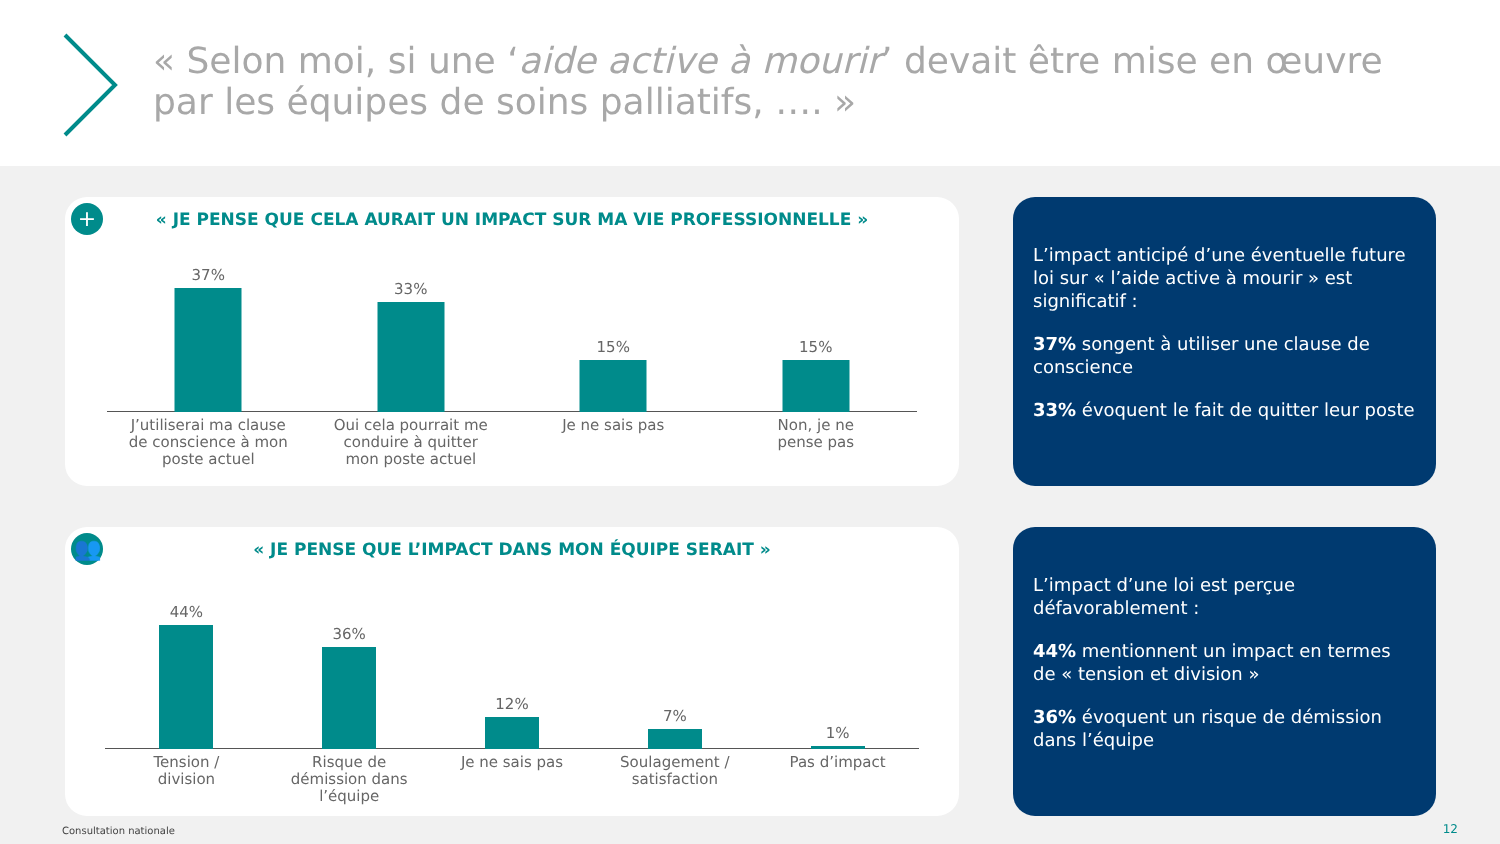« Selon moi, si une ‘aide active à mourir’ devait être mise en œuvre par les équipes de soins palliatifs, …. »
+
« JE PENSE QUE CELA AURAIT UN IMPACT SUR MA VIE PROFESSIONNELLE »
37%
J’utiliserai ma clause
de conscience à mon
poste actuel
33%
Oui cela pourrait me
conduire à quitter
mon poste actuel
15%
Je ne sais pas
15%
Non, je ne
pense pas
L’impact anticipé d’une éventuelle future loi sur « l’aide active à mourir » est significatif :
37% songent à utiliser une clause de conscience
33% évoquent le fait de quitter leur poste
👥
« JE PENSE QUE L’IMPACT DANS MON ÉQUIPE SERAIT »
44%
Tension /
division
36%
Risque de
démission dans
l’équipe
12%
Je ne sais pas
7%
Soulagement /
satisfaction
1%
Pas d’impact
L’impact d’une loi est perçue défavorablement :
44% mentionnent un impact en termes de « tension et division »
36% évoquent un risque de démission dans l’équipe
Consultation nationale 12